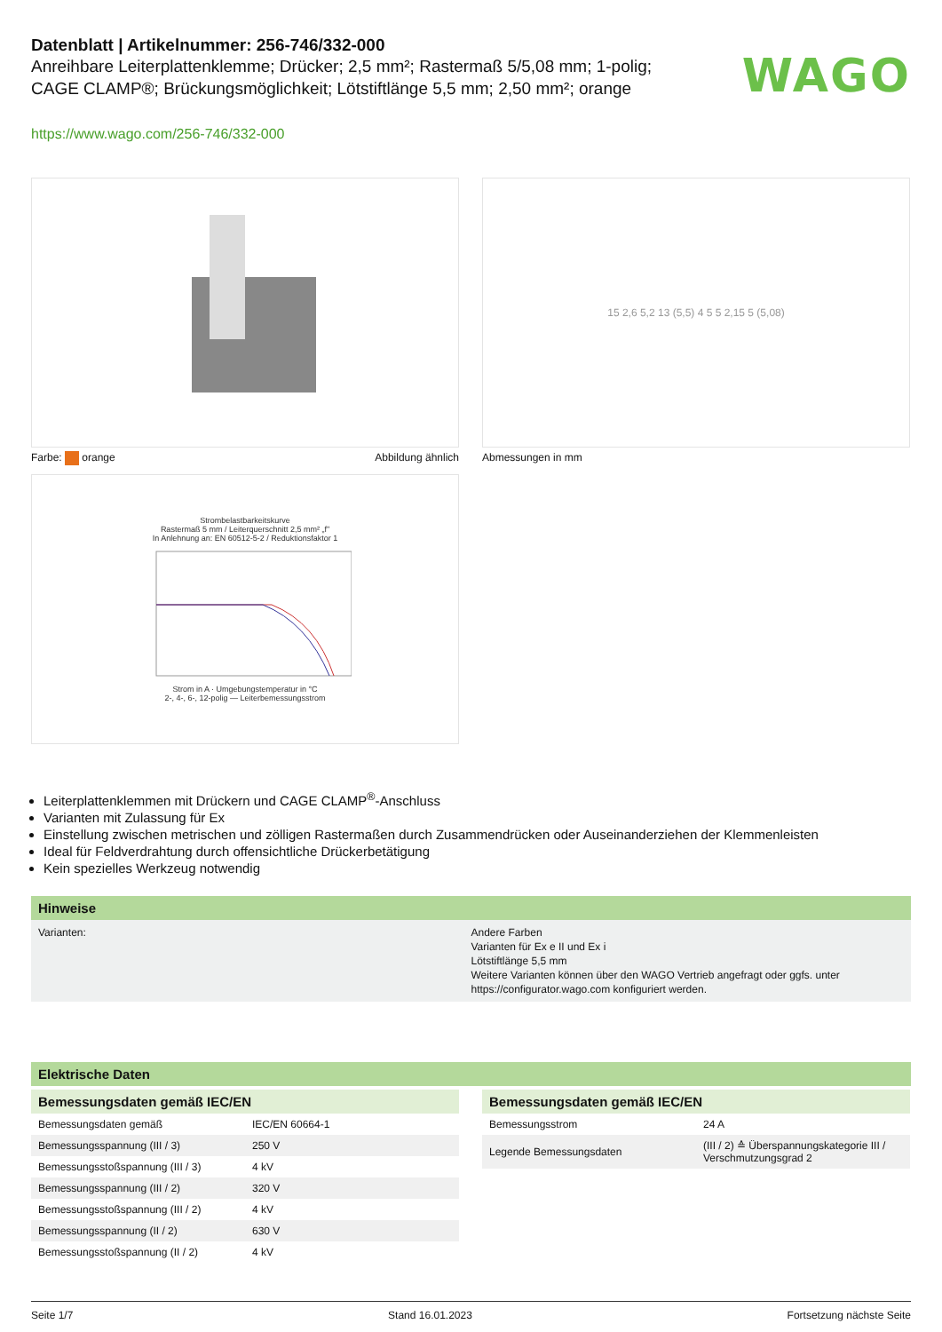WAGO
Datenblatt | Artikelnummer: 256-746/332-000
Anreihbare Leiterplattenklemme; Drücker; 2,5 mm²; Rastermaß 5/5,08 mm; 1-polig; CAGE CLAMP®; Brückungsmöglichkeit; Lötstiftlänge 5,5 mm; 2,50 mm²; orange
https://www.wago.com/256-746/332-000
Farbe: orange Abbildung ähnlich
15 2,6 5,2 13 (5,5) 4 5 5 2,15 5 (5,08)
Abmessungen in mm
Strombelastbarkeitskurve
Rastermaß 5 mm / Leiterquerschnitt 2,5 mm² „f"
In Anlehnung an: EN 60512-5-2 / Reduktionsfaktor 1
Strom in A · Umgebungstemperatur in °C
2-, 4-, 6-, 12-polig — Leiterbemessungsstrom
Leiterplattenklemmen mit Drückern und CAGE CLAMP<sup>®</sup>-Anschluss
Varianten mit Zulassung für Ex
Einstellung zwischen metrischen und zölligen Rastermaßen durch Zusammendrücken oder Auseinanderziehen der Klemmenleisten
Ideal für Feldverdrahtung durch offensichtliche Drückerbetätigung
Kein spezielles Werkzeug notwendig
Hinweise
Varianten: Andere Farben
Varianten für Ex e II und Ex i
Lötstiftlänge 5,5 mm
Weitere Varianten können über den WAGO Vertrieb angefragt oder ggfs. unter https://configurator.wago.com konfiguriert werden.
Elektrische Daten
| Bemessungsdaten gemäß IEC/EN | |
| --- | --- |
| Bemessungsdaten gemäß | IEC/EN 60664-1 |
| Bemessungsspannung (III / 3) | 250 V |
| Bemessungsstoßspannung (III / 3) | 4 kV |
| Bemessungsspannung (III / 2) | 320 V |
| Bemessungsstoßspannung (III / 2) | 4 kV |
| Bemessungsspannung (II / 2) | 630 V |
| Bemessungsstoßspannung (II / 2) | 4 kV |
| Bemessungsdaten gemäß IEC/EN | |
| --- | --- |
| Bemessungsstrom | 24 A |
| Legende Bemessungsdaten | (III / 2) ≙ Überspannungskategorie III / Verschmutzungsgrad 2 |
Seite 1/7 Stand 16.01.2023 Fortsetzung nächste Seite